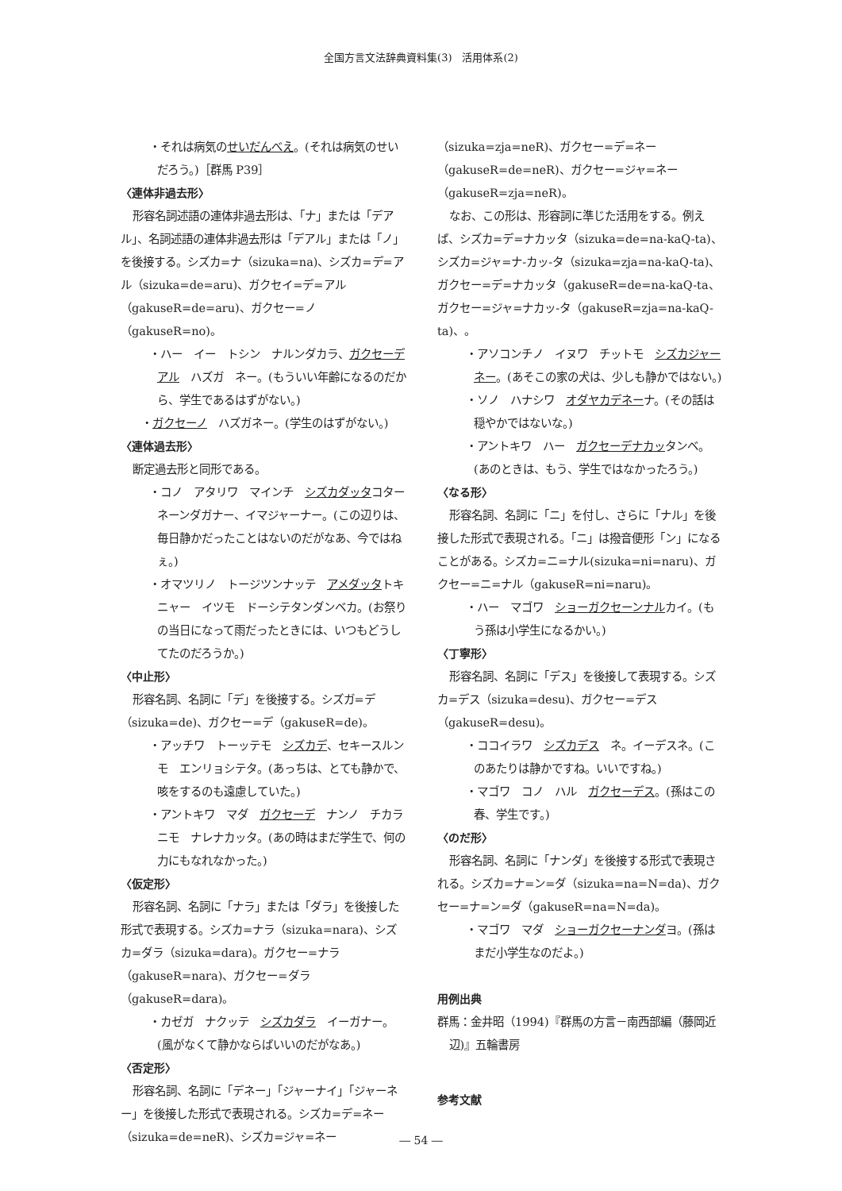全国方言文法辞典資料集(3)　活用体系(2)
・それは病気のせいだんべえ。(それは病気のせいだろう。)［群馬 P39］
〈連体非過去形〉
形容名詞述語の連体非過去形は、「ナ」または「デアル」、名詞述語の連体非過去形は「デアル」または「ノ」を後接する。シズカ=ナ（sizuka=na)、シズカ=デ=アル（sizuka=de=aru)、ガクセイ=デ=アル（gakuseR=de=aru)、ガクセー=ノ（gakuseR=no)。
・ハー　イー　トシン　ナルンダカラ、ガクセーデアル　ハズガ　ネー。(もういい年齢になるのだから、学生であるはずがない。)
・ガクセーノ　ハズガネー。(学生のはずがない。)
〈連体過去形〉
断定過去形と同形である。
・コノ　アタリワ　マインチ　シズカダッタコター　ネーンダガナー、イマジャーナー。(この辺りは、毎日静かだったことはないのだがなあ、今ではねぇ。)
・オマツリノ　トージツンナッテ　アメダッタトキニャー　イツモ　ドーシテタンダンベカ。(お祭りの当日になって雨だったときには、いつもどうしてたのだろうか。)
〈中止形〉
形容名詞、名詞に「デ」を後接する。シズガ=デ（sizuka=de)、ガクセー=デ（gakuseR=de)。
・アッチワ　トーッテモ　シズカデ、セキースルンモ　エンリョシテタ。(あっちは、とても静かで、咳をするのも遠慮していた。)
・アントキワ　マダ　ガクセーデ　ナンノ　チカラニモ　ナレナカッタ。(あの時はまだ学生で、何の力にもなれなかった。)
〈仮定形〉
形容名詞、名詞に「ナラ」または「ダラ」を後接した形式で表現する。シズカ=ナラ（sizuka=nara)、シズカ=ダラ（sizuka=dara)。ガクセー=ナラ（gakuseR=nara)、ガクセー=ダラ（gakuseR=dara)。
・カゼガ　ナクッテ　シズカダラ　イーガナー。(風がなくて静かならばいいのだがなあ。)
〈否定形〉
形容名詞、名詞に「デネー」「ジャーナイ」「ジャーネー」を後接した形式で表現される。シズカ=デ=ネー（sizuka=de=neR)、シズカ=ジャ=ネー
（sizuka=zja=neR)、ガクセー=デ=ネー（gakuseR=de=neR)、ガクセー=ジャ=ネー（gakuseR=zja=neR)。
なお、この形は、形容詞に準じた活用をする。例えば、シズカ=デ=ナカッタ（sizuka=de=na-kaQ-ta)、シズカ=ジャ=ナ-カッ-タ（sizuka=zja=na-kaQ-ta)、ガクセー=デ=ナカッタ（gakuseR=de=na-kaQ-ta、ガクセー=ジャ=ナカッ-タ（gakuseR=zja=na-kaQ-ta)、。
・アソコンチノ　イヌワ　チットモ　シズカジャーネー。(あそこの家の犬は、少しも静かではない。)
・ソノ　ハナシワ　オダヤカデネーナ。(その話は穏やかではないな。)
・アントキワ　ハー　ガクセーデナカッタンベ。(あのときは、もう、学生ではなかったろう。)
〈なる形〉
形容名詞、名詞に「ニ」を付し、さらに「ナル」を後接した形式で表現される。「ニ」は撥音便形「ン」になることがある。シズカ=ニ=ナル(sizuka=ni=naru)、ガクセー=ニ=ナル（gakuseR=ni=naru)。
・ハー　マゴワ　ショーガクセーンナルカイ。(もう孫は小学生になるかい。)
〈丁寧形〉
形容名詞、名詞に「デス」を後接して表現する。シズカ=デス（sizuka=desu)、ガクセー=デス（gakuseR=desu)。
・ココイラワ　シズカデス　ネ。イーデスネ。(このあたりは静かですね。いいですね。)
・マゴワ　コノ　ハル　ガクセーデス。(孫はこの春、学生です。)
〈のだ形〉
形容名詞、名詞に「ナンダ」を後接する形式で表現される。シズカ=ナ=ン=ダ（sizuka=na=N=da)、ガクセー=ナ=ン=ダ（gakuseR=na=N=da)。
・マゴワ　マダ　ショーガクセーナンダヨ。(孫はまだ小学生なのだよ。)
用例出典
群馬：金井昭（1994)『群馬の方言－南西部編（藤岡近辺)』五輪書房
参考文献
― 54 ―